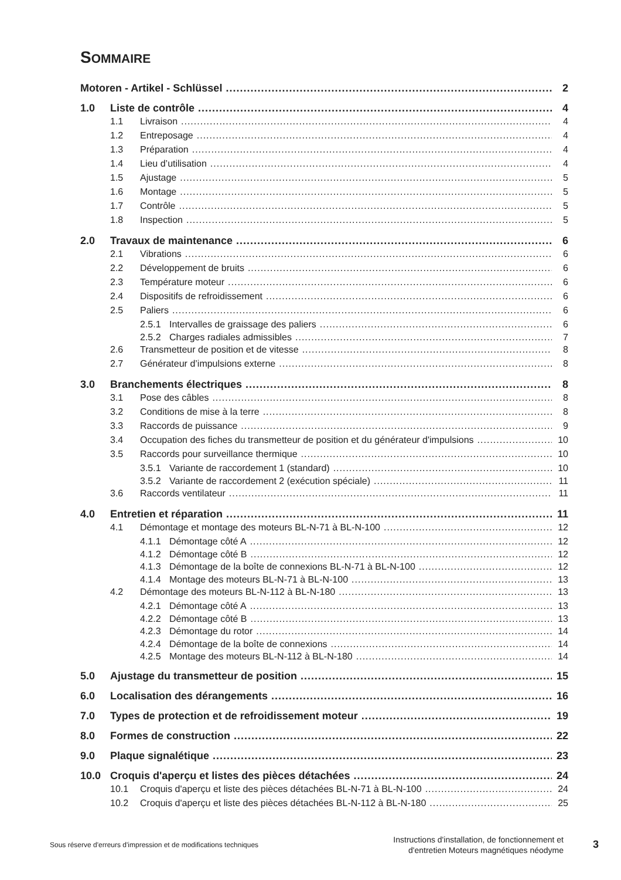SOMMAIRE
Motoren - Artikel - Schlüssel 2
1.0 Liste de contrôle 4
1.1 Livraison 4
1.2 Entreposage 4
1.3 Préparation 4
1.4 Lieu d’utilisation 4
1.5 Ajustage 5
1.6 Montage 5
1.7 Contrôle 5
1.8 Inspection 5
2.0 Travaux de maintenance 6
2.1 Vibrations 6
2.2 Développement de bruits 6
2.3 Température moteur 6
2.4 Dispositifs de refroidissement 6
2.5 Paliers 6
2.5.1 Intervalles de graissage des paliers 6
2.5.2 Charges radiales admissibles 7
2.6 Transmetteur de position et de vitesse 8
2.7 Générateur d’impulsions externe 8
3.0 Branchements électriques 8
3.1 Pose des câbles 8
3.2 Conditions de mise à la terre 8
3.3 Raccords de puissance 9
3.4 Occupation des fiches du transmetteur de position et du générateur d'impulsions 10
3.5 Raccords pour surveillance thermique 10
3.5.1 Variante de raccordement 1 (standard) 10
3.5.2 Variante de raccordement 2 (exécution spéciale) 11
3.6 Raccords ventilateur 11
4.0 Entretien et réparation 11
4.1 Démontage et montage des moteurs BL-N-71 à BL-N-100 12
4.1.1 Démontage côté A 12
4.1.2 Démontage côté B 12
4.1.3 Démontage de la boîte de connexions BL-N-71 à BL-N-100 12
4.1.4 Montage des moteurs BL-N-71 à BL-N-100 13
4.2 Démontage des moteurs BL-N-112 à BL-N-180 13
4.2.1 Démontage côté A 13
4.2.2 Démontage côté B 13
4.2.3 Démontage du rotor 14
4.2.4 Démontage de la boîte de connexions 14
4.2.5 Montage des moteurs BL-N-112 à BL-N-180 14
5.0 Ajustage du transmetteur de position 15
6.0 Localisation des dérangements 16
7.0 Types de protection et de refroidissement moteur 19
8.0 Formes de construction 22
9.0 Plaque signalétique 23
10.0 Croquis d'aperçu et listes des pièces détachées 24
10.1 Croquis d'aperçu et liste des pièces détachées BL-N-71 à BL-N-100 24
10.2 Croquis d'aperçu et liste des pièces détachées BL-N-112 à BL-N-180 25
Sous réserve d'erreurs d'impression et de modifications techniques Instructions d'installation, de fonctionnement et
d'entretien Moteurs magnétiques néodyme 3